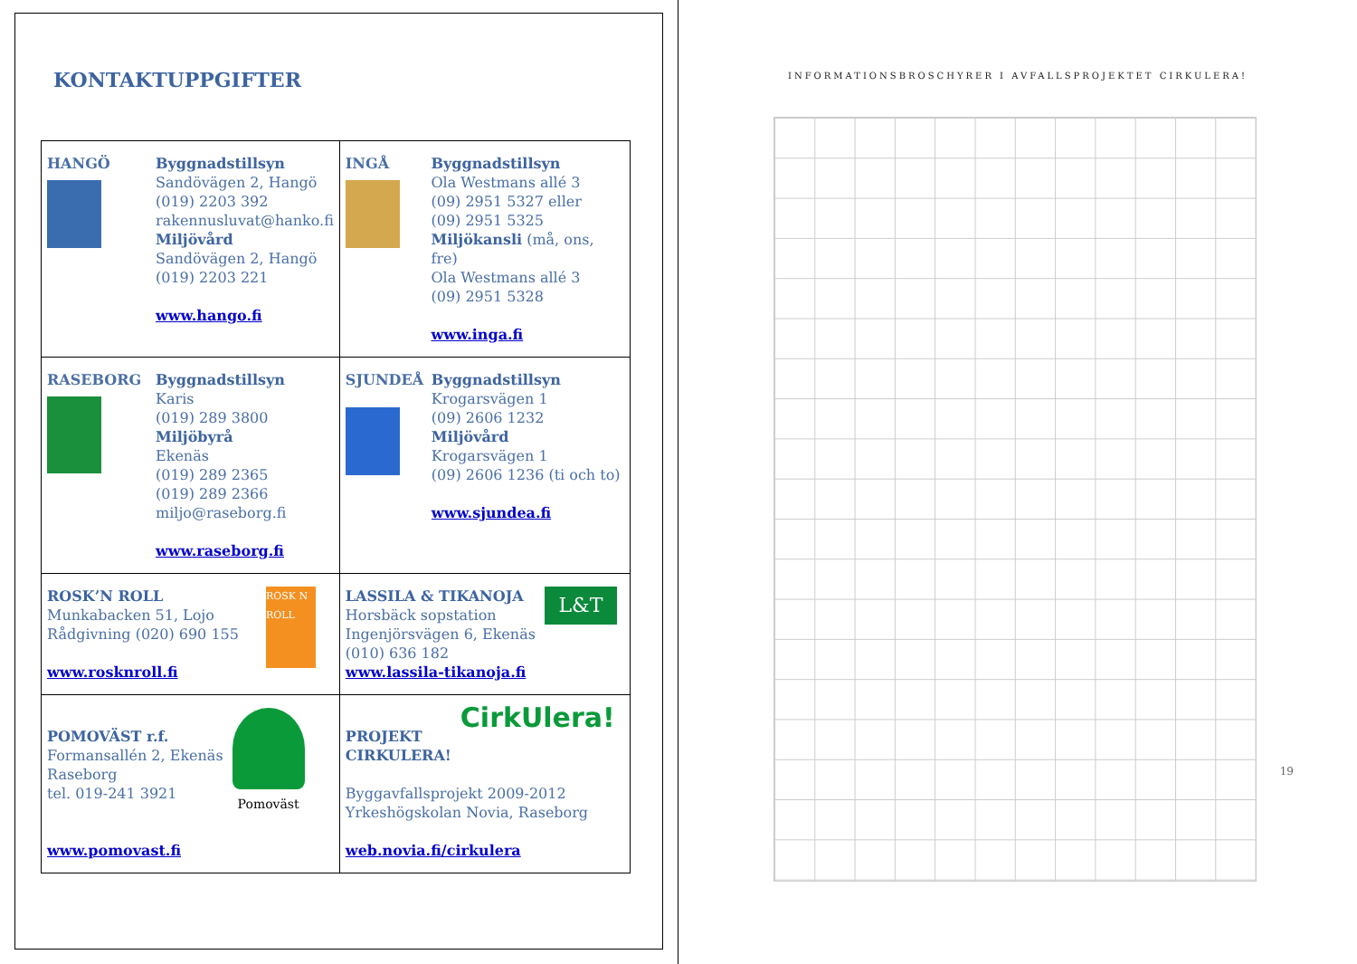KONTAKTUPPGIFTER
| HANGÖ Byggnadstillsyn Sandövägen 2, Hangö (019) 2203 392 rakennusluvat@hanko.fi Miljövård Sandövägen 2, Hangö (019) 2203 221 www.hango.fi | INGÅ Byggnadstillsyn Ola Westmans allé 3 (09) 2951 5327 eller (09) 2951 5325 Miljökansli (må, ons, fre) Ola Westmans allé 3 (09) 2951 5328 www.inga.fi |
| RASEBORG Byggnadstillsyn Karis (019) 289 3800 Miljöbyrå Ekenäs (019) 289 2365 (019) 289 2366 miljo@raseborg.fi www.raseborg.fi | SJUNDEÅ Byggnadstillsyn Krogarsvägen 1 (09) 2606 1232 Miljövård Krogarsvägen 1 (09) 2606 1236 (ti och to) www.sjundea.fi |
| ROSK’N ROLL Munkabacken 51, Lojo Rådgivning (020) 690 155 www.rosknroll.fi ROSK N ROLL | LASSILA & TIKANOJA Horsbäck sopstation Ingenjörsvägen 6, Ekenäs (010) 636 182 www.lassila-tikanoja.fi L&T |
| POMOVÄST r.f. Formansallén 2, Ekenäs Raseborg tel. 019-241 3921 www.pomovast.fi Pomoväst | PROJEKT CIRKULERA! CirkUlera! Byggavfallsprojekt 2009-2012 Yrkeshögskolan Novia, Raseborg web.novia.fi/cirkulera |
INFORMATIONSBROSCHYRER I AVFALLSPROJEKTET CIRKULERA!
19